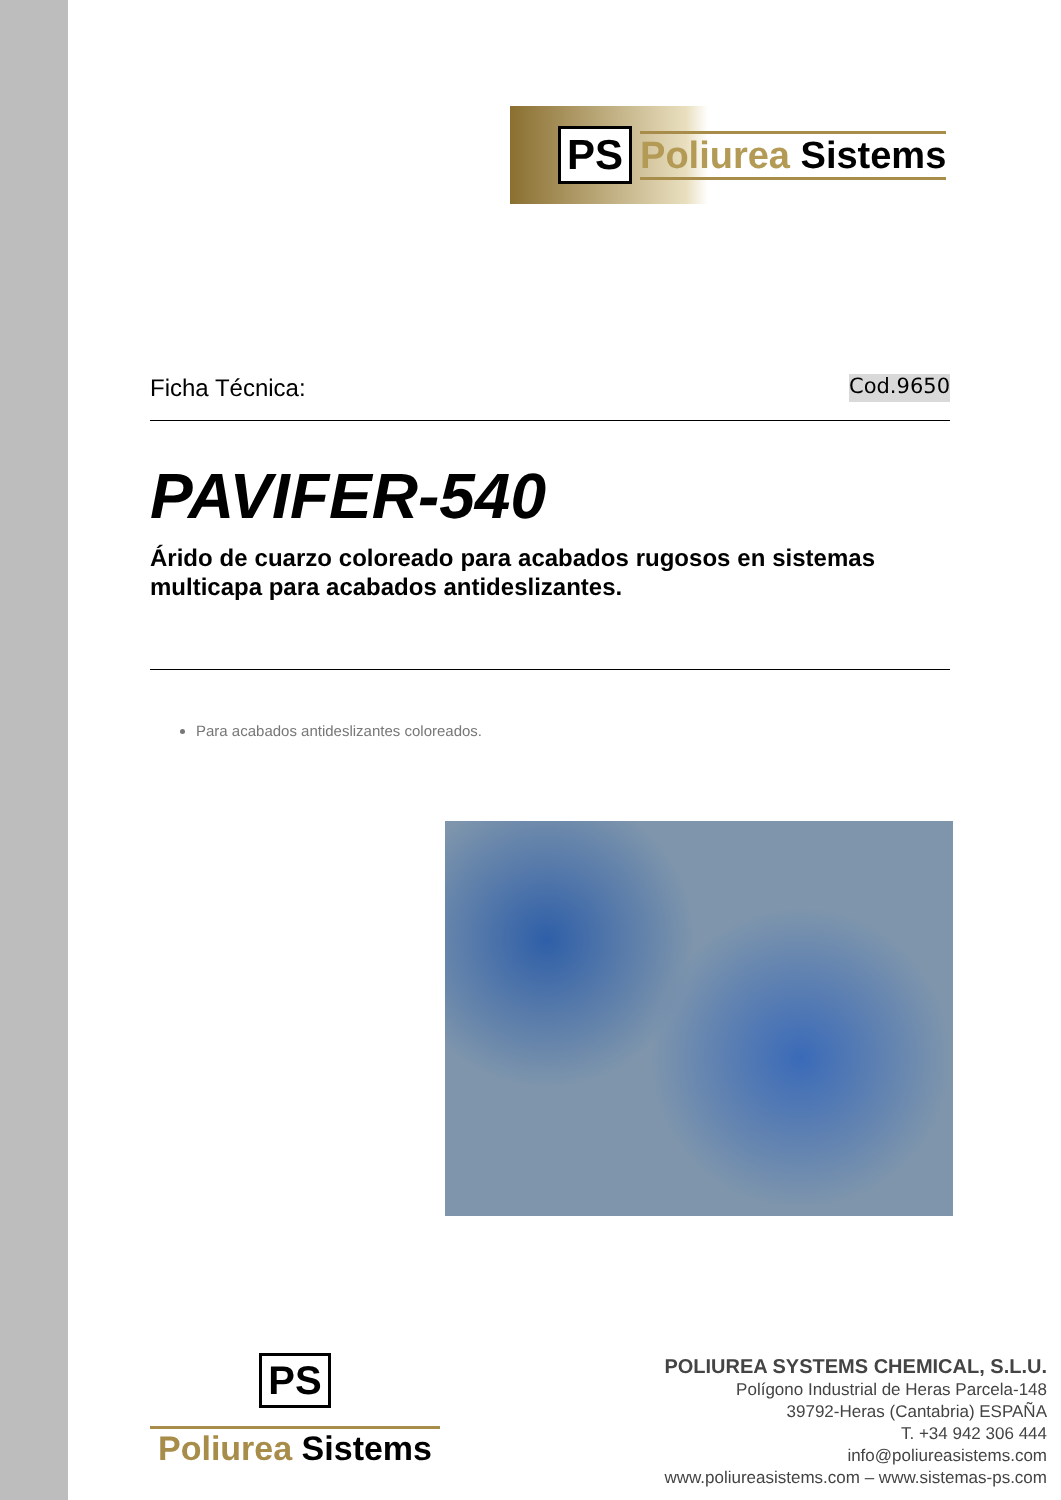PS Poliurea Sistems
Ficha Técnica: Cod.9650
PAVIFER-540
Árido de cuarzo coloreado para acabados rugosos en sistemas multicapa para acabados antideslizantes.
Para acabados antideslizantes coloreados.
PS
Poliurea Sistems
POLIUREA SYSTEMS CHEMICAL, S.L.U.
Polígono Industrial de Heras Parcela-148
39792-Heras (Cantabria) ESPAÑA
T. +34 942 306 444
info@poliureasistems.com
www.poliureasistems.com – www.sistemas-ps.com